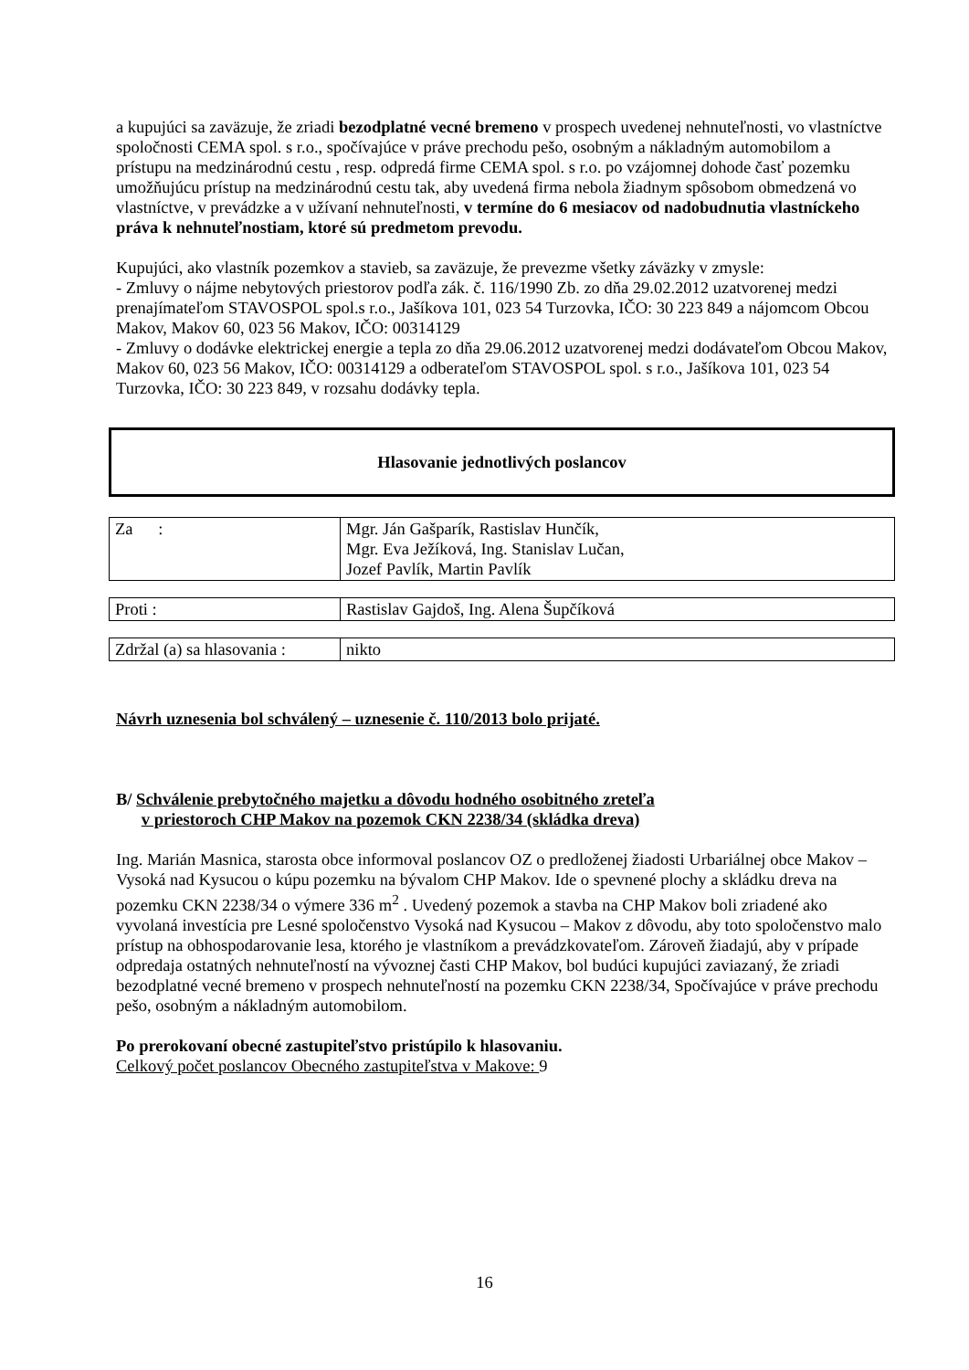a kupujúci sa zaväzuje, že zriadi bezodplatné vecné bremeno v prospech uvedenej nehnuteľnosti, vo vlastníctve spoločnosti CEMA spol. s r.o., spočívajúce v práve prechodu pešo, osobným a nákladným automobilom a prístupu na medzinárodnú cestu , resp. odpredá firme CEMA spol. s r.o. po vzájomnej dohode časť pozemku umožňujúcu prístup na medzinárodnú cestu tak, aby uvedená firma nebola žiadnym spôsobom obmedzená vo vlastníctve, v prevádzke a v užívaní nehnuteľnosti, v termíne do 6 mesiacov od nadobudnutia vlastníckeho práva k nehnuteľnostiam, ktoré sú predmetom prevodu.
Kupujúci, ako vlastník pozemkov a stavieb, sa zaväzuje, že prevezme všetky záväzky v zmysle:
- Zmluvy o nájme nebytových priestorov podľa zák. č. 116/1990 Zb. zo dňa 29.02.2012 uzatvorenej medzi prenajímateľom STAVOSPOL spol.s r.o., Jašíkova 101, 023 54 Turzovka, IČO: 30 223 849 a nájomcom Obcou Makov, Makov 60, 023 56 Makov, IČO: 00314129
- Zmluvy o dodávke elektrickej energie a tepla zo dňa 29.06.2012 uzatvorenej medzi dodávateľom Obcou Makov, Makov 60, 023 56 Makov, IČO: 00314129 a odberateľom STAVOSPOL spol. s r.o., Jašíkova 101, 023 54 Turzovka, IČO: 30 223 849, v rozsahu dodávky tepla.
Hlasovanie jednotlivých poslancov
| Za : | Mgr. Ján Gašparík, Rastislav Hunčík, Mgr. Eva Ježíková, Ing. Stanislav Lučan, Jozef Pavlík, Martin Pavlík |
| Proti : | Rastislav Gajdoš, Ing. Alena Šupčíková |
| Zdržal (a) sa hlasovania : | nikto |
Návrh uznesenia bol schválený – uznesenie č. 110/2013 bolo prijaté.
B/ Schválenie prebytočného majetku a dôvodu hodného osobitného zreteľa
v priestoroch CHP Makov na pozemok CKN 2238/34 (skládka dreva)
Ing. Marián Masnica, starosta obce informoval poslancov OZ o predloženej žiadosti Urbariálnej obce Makov – Vysoká nad Kysucou o kúpu pozemku na bývalom CHP Makov. Ide o spevnené plochy a skládku dreva na pozemku CKN 2238/34 o výmere 336 m<sup>2</sup> . Uvedený pozemok a stavba na CHP Makov boli zriadené ako vyvolaná investícia pre Lesné spoločenstvo Vysoká nad Kysucou – Makov z dôvodu, aby toto spoločenstvo malo prístup na obhospodarovanie lesa, ktorého je vlastníkom a prevádzkovateľom. Zároveň žiadajú, aby v prípade odpredaja ostatných nehnuteľností na vývoznej časti CHP Makov, bol budúci kupujúci zaviazaný, že zriadi bezodplatné vecné bremeno v prospech nehnuteľností na pozemku CKN 2238/34, Spočívajúce v práve prechodu pešo, osobným a nákladným automobilom.
Po prerokovaní obecné zastupiteľstvo pristúpilo k hlasovaniu.
Celkový počet poslancov Obecného zastupiteľstva v Makove: 9
16